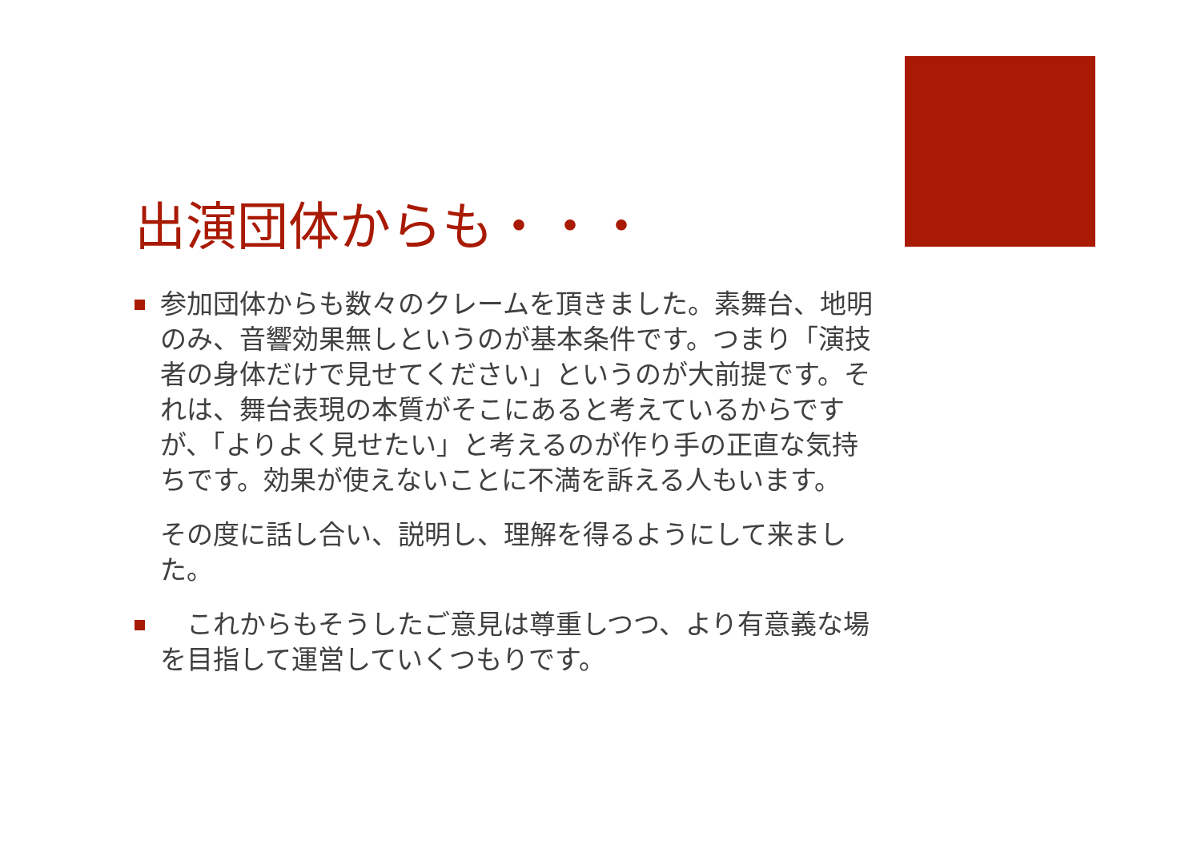出演団体からも・・・
参加団体からも数々のクレームを頂きました。素舞台、地明のみ、音響効果無しというのが基本条件です。つまり「演技者の身体だけで見せてください」というのが大前提です。それは、舞台表現の本質がそこにあると考えているからですが、「よりよく見せたい」と考えるのが作り手の正直な気持ちです。効果が使えないことに不満を訴える人もいます。
その度に話し合い、説明し、理解を得るようにして来ました。
　これからもそうしたご意見は尊重しつつ、より有意義な場を目指して運営していくつもりです。